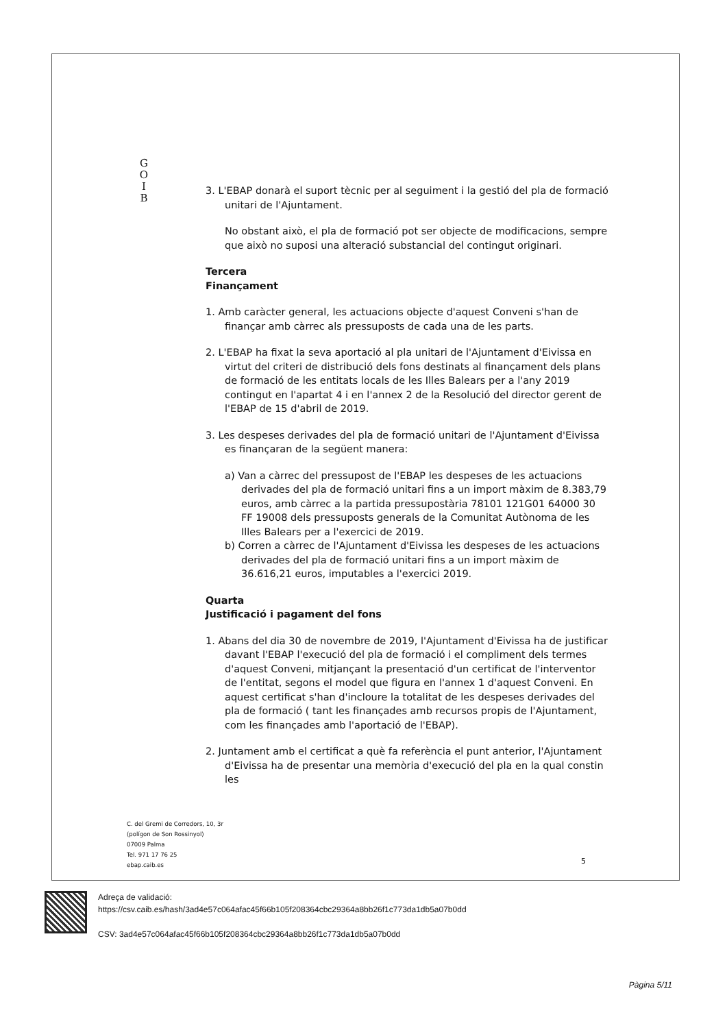G
O
I
B
3. L'EBAP donarà el suport tècnic per al seguiment i la gestió del pla de formació unitari de l'Ajuntament.
No obstant això, el pla de formació pot ser objecte de modificacions, sempre que això no suposi una alteració substancial del contingut originari.
Tercera
Finançament
1. Amb caràcter general, les actuacions objecte d'aquest Conveni s'han de finançar amb càrrec als pressuposts de cada una de les parts.
2. L'EBAP ha fixat la seva aportació al pla unitari de l'Ajuntament d'Eivissa en virtut del criteri de distribució dels fons destinats al finançament dels plans de formació de les entitats locals de les Illes Balears per a l'any 2019 contingut en l'apartat 4 i en l'annex 2 de la Resolució del director gerent de l'EBAP de 15 d'abril de 2019.
3. Les despeses derivades del pla de formació unitari de l'Ajuntament d'Eivissa es finançaran de la següent manera:
a) Van a càrrec del pressupost de l'EBAP les despeses de les actuacions derivades del pla de formació unitari fins a un import màxim de 8.383,79 euros, amb càrrec a la partida pressupostària 78101 121G01 64000 30 FF 19008 dels pressuposts generals de la Comunitat Autònoma de les Illes Balears per a l'exercici de 2019.
b) Corren a càrrec de l'Ajuntament d'Eivissa les despeses de les actuacions derivades del pla de formació unitari fins a un import màxim de 36.616,21 euros, imputables a l'exercici 2019.
Quarta
Justificació i pagament del fons
1. Abans del dia 30 de novembre de 2019, l'Ajuntament d'Eivissa ha de justificar davant l'EBAP l'execució del pla de formació i el compliment dels termes d'aquest Conveni, mitjançant la presentació d'un certificat de l'interventor de l'entitat, segons el model que figura en l'annex 1 d'aquest Conveni. En aquest certificat s'han d'incloure la totalitat de les despeses derivades del pla de formació ( tant les finançades amb recursos propis de l'Ajuntament, com les finançades amb l'aportació de l'EBAP).
2. Juntament amb el certificat a què fa referència el punt anterior, l'Ajuntament d'Eivissa ha de presentar una memòria d'execució del pla en la qual constin les
C. del Gremi de Corredors, 10, 3r
(polígon de Son Rossinyol)
07009 Palma
Tel. 971 17 76 25
ebap.caib.es
5
Adreça de validació:
https://csv.caib.es/hash/3ad4e57c064afac45f66b105f208364cbc29364a8bb26f1c773da1db5a07b0dd
CSV: 3ad4e57c064afac45f66b105f208364cbc29364a8bb26f1c773da1db5a07b0dd
Pàgina 5/11